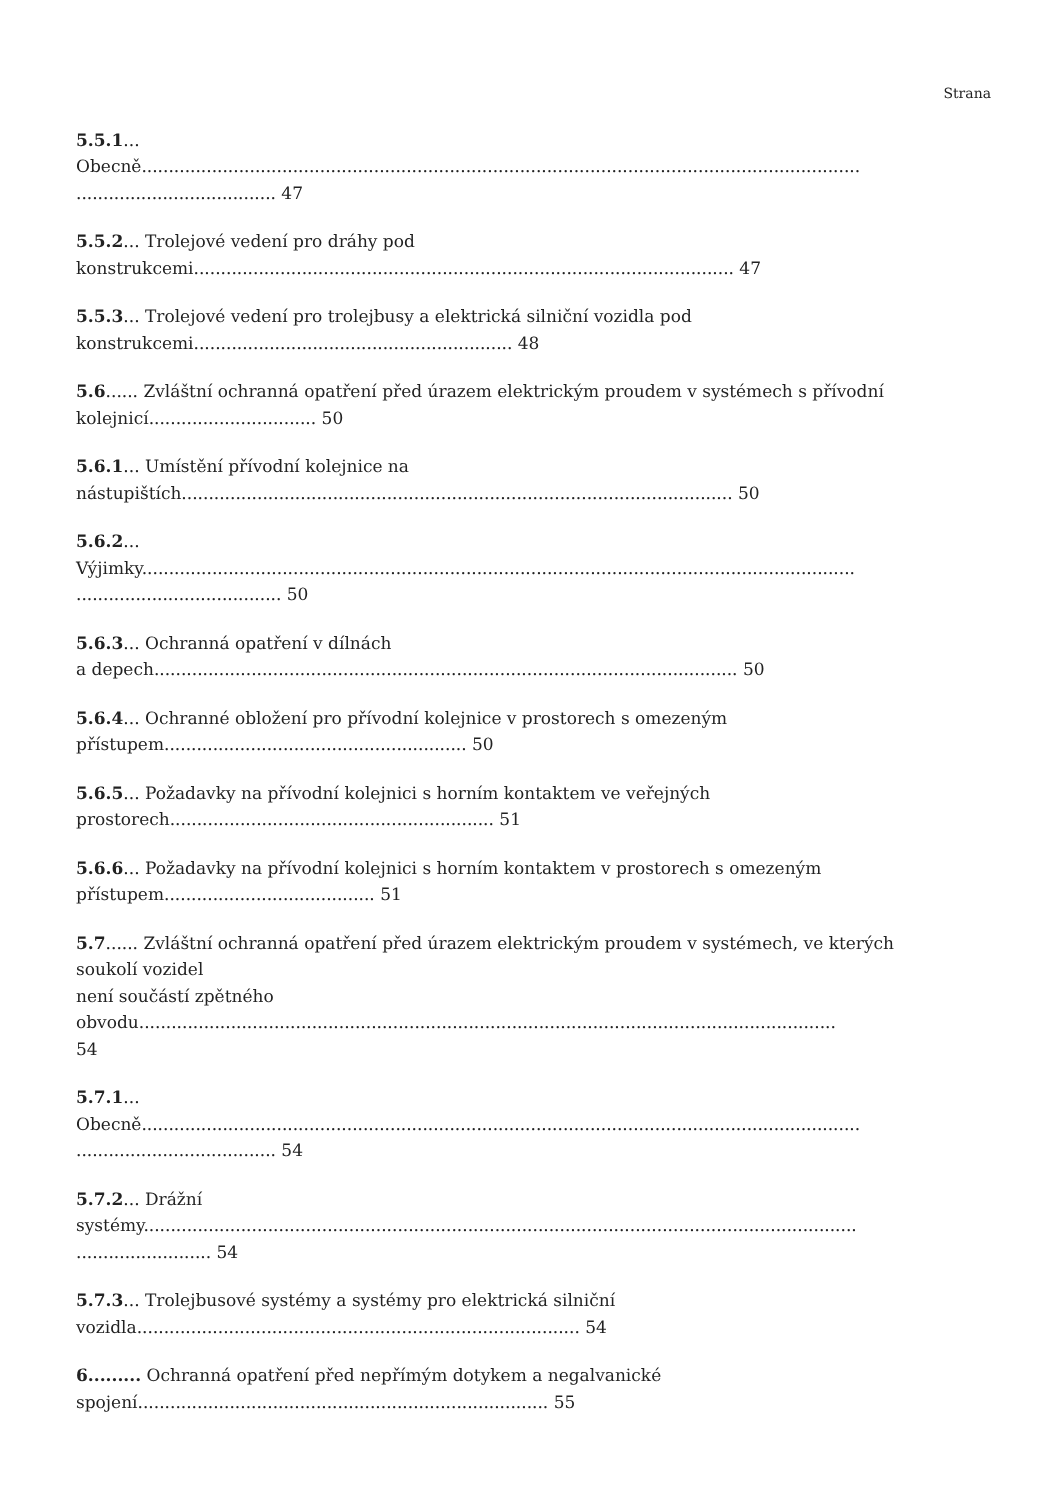Strana
5.5.1...
Obecně.....................................................................................................................................
..................................... 47
5.5.2... Trolejové vedení pro dráhy pod
konstrukcemi.................................................................................................... 47
5.5.3... Trolejové vedení pro trolejbusy a elektrická silniční vozidla pod
konstrukcemi........................................................... 48
5.6...... Zvláštní ochranná opatření před úrazem elektrickým proudem v systémech s přívodní
kolejnicí............................... 50
5.6.1... Umístění přívodní kolejnice na
nástupištích...................................................................................................... 50
5.6.2...
Výjimky....................................................................................................................................
...................................... 50
5.6.3... Ochranná opatření v dílnách
a depech............................................................................................................ 50
5.6.4... Ochranné obložení pro přívodní kolejnice v prostorech s omezeným
přístupem........................................................ 50
5.6.5... Požadavky na přívodní kolejnici s horním kontaktem ve veřejných
prostorech............................................................ 51
5.6.6... Požadavky na přívodní kolejnici s horním kontaktem v prostorech s omezeným
přístupem....................................... 51
5.7...... Zvláštní ochranná opatření před úrazem elektrickým proudem v systémech, ve kterých
soukolí vozidel
není součástí zpětného
obvodu.................................................................................................................................
54
5.7.1...
Obecně.....................................................................................................................................
..................................... 54
5.7.2... Drážní
systémy....................................................................................................................................
......................... 54
5.7.3... Trolejbusové systémy a systémy pro elektrická silniční
vozidla.................................................................................. 54
6......... Ochranná opatření před nepřímým dotykem a negalvanické
spojení............................................................................ 55